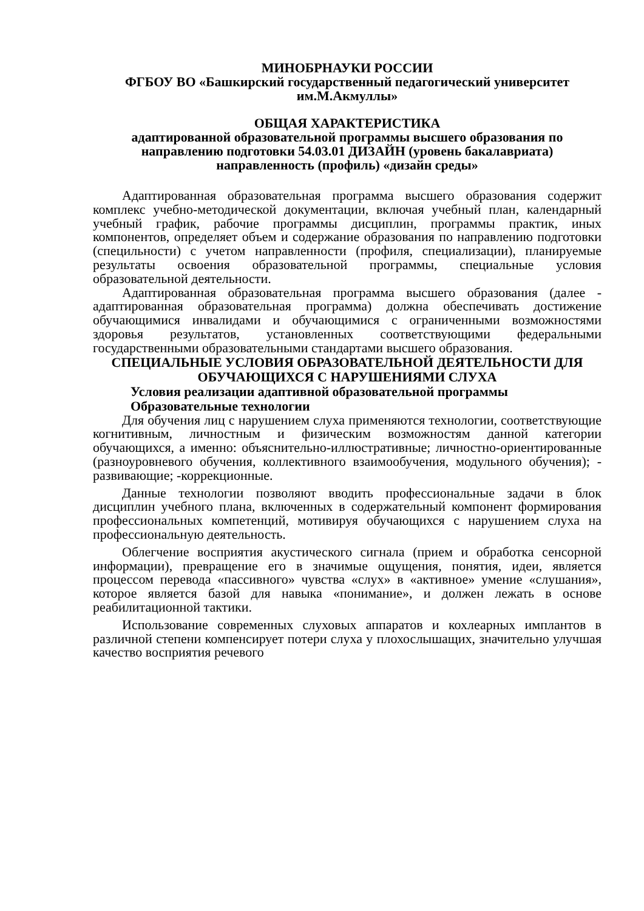МИНОБРНАУКИ РОССИИ
ФГБОУ ВО «Башкирский государственный педагогический университет им.М.Акмуллы»
ОБЩАЯ ХАРАКТЕРИСТИКА
адаптированной образовательной программы высшего образования по направлению подготовки 54.03.01 ДИЗАЙН (уровень бакалавриата)
направленность (профиль) «дизайн среды»
Адаптированная образовательная программа высшего образования содержит комплекс учебно-методической документации, включая учебный план, календарный учебный график, рабочие программы дисциплин, программы практик, иных компонентов, определяет объем и содержание образования по направлению подготовки (специльности) с учетом направленности (профиля, специализации), планируемые результаты освоения образовательной программы, специальные условия образовательной деятельности.
Адаптированная образовательная программа высшего образования (далее - адаптированная образовательная программа) должна обеспечивать достижение обучающимися инвалидами и обучающимися с ограниченными возможностями здоровья результатов, установленных соответствующими федеральными государственными образовательными стандартами высшего образования.
СПЕЦИАЛЬНЫЕ УСЛОВИЯ ОБРАЗОВАТЕЛЬНОЙ ДЕЯТЕЛЬНОСТИ ДЛЯ ОБУЧАЮЩИХСЯ С НАРУШЕНИЯМИ СЛУХА
Условия реализации адаптивной образовательной программы
Образовательные технологии
Для обучения лиц с нарушением слуха применяются технологии, соответствующие когнитивным, личностным и физическим возможностям данной категории обучающихся, а именно: объяснительно-иллюстративные; личностно-ориентированные (разноуровневого обучения, коллективного взаимообучения, модульного обучения); - развивающие; -коррекционные.
Данные технологии позволяют вводить профессиональные задачи в блок дисциплин учебного плана, включенных в содержательный компонент формирования профессиональных компетенций, мотивируя обучающихся с нарушением слуха на профессиональную деятельность.
Облегчение восприятия акустического сигнала (прием и обработка сенсорной информации), превращение его в значимые ощущения, понятия, идеи, является процессом перевода «пассивного» чувства «слух» в «активное» умение «слушания», которое является базой для навыка «понимание», и должен лежать в основе реабилитационной тактики.
Использование современных слуховых аппаратов и кохлеарных имплантов в различной степени компенсирует потери слуха у плохослышащих, значительно улучшая качество восприятия речевого